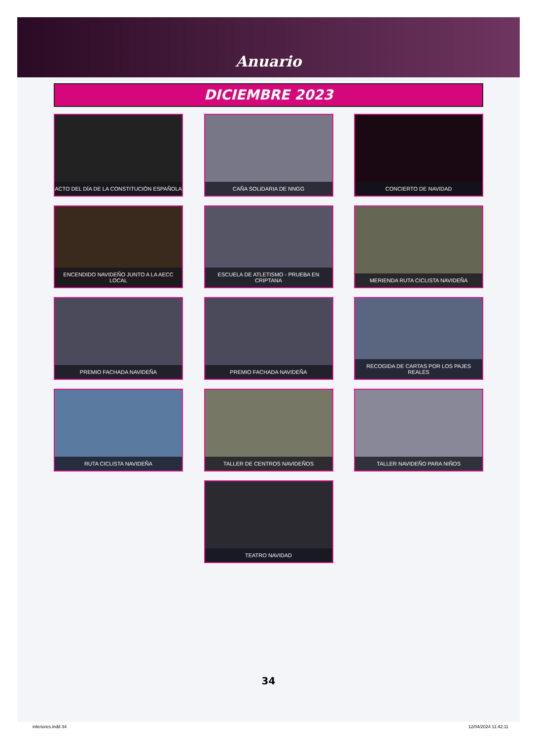Anuario
DICIEMBRE 2023
ACTO DEL DÍA DE LA CONSTITUCIÓN ESPAÑOLA
CAÑA SOLIDARIA DE NNGG
CONCIERTO DE NAVIDAD
ENCENDIDO NAVIDEÑO JUNTO A LA AECC LOCAL
ESCUELA DE ATLETISMO - PRUEBA EN CRIPTANA
MERIENDA RUTA CICLISTA NAVIDEÑA
PREMIO FACHADA NAVIDEÑA
PREMIO FACHADA NAVIDEÑA
RECOGIDA DE CARTAS POR LOS PAJES REALES
RUTA CICLISTA NAVIDEÑA
TALLER DE CENTROS NAVIDEÑOS
TALLER NAVIDEÑO PARA NIÑOS
TEATRO NAVIDAD
34
interiores.indd 34 12/04/2024 11:42:11